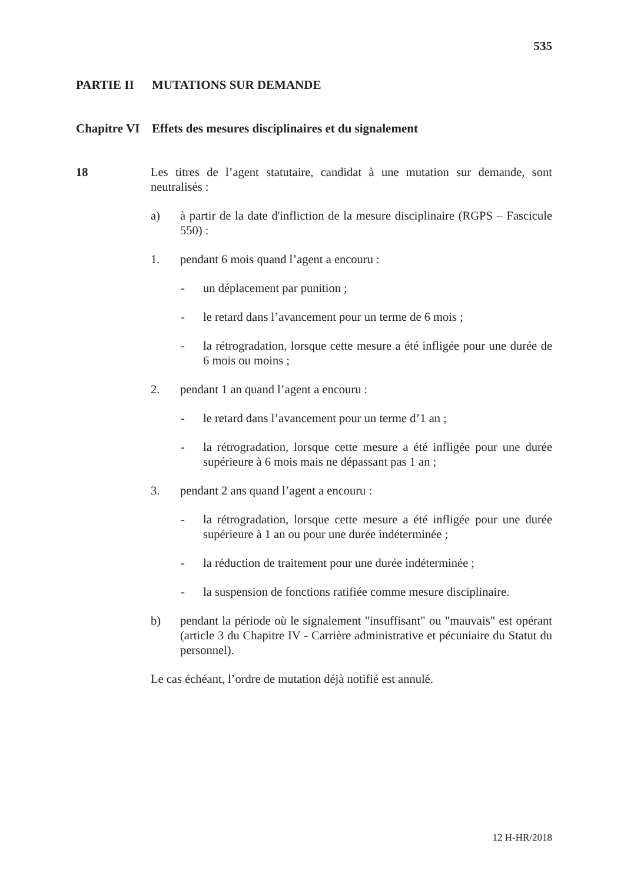535
PARTIE II MUTATIONS SUR DEMANDE
Chapitre VI Effets des mesures disciplinaires et du signalement
18 Les titres de l’agent statutaire, candidat à une mutation sur demande, sont neutralisés :
a) à partir de la date d'infliction de la mesure disciplinaire (RGPS – Fascicule 550) :
1. pendant 6 mois quand l’agent a encouru :
- un déplacement par punition ;
- le retard dans l’avancement pour un terme de 6 mois ;
- la rétrogradation, lorsque cette mesure a été infligée pour une durée de 6 mois ou moins ;
2. pendant 1 an quand l’agent a encouru :
- le retard dans l’avancement pour un terme d’1 an ;
- la rétrogradation, lorsque cette mesure a été infligée pour une durée supérieure à 6 mois mais ne dépassant pas 1 an ;
3. pendant 2 ans quand l’agent a encouru :
- la rétrogradation, lorsque cette mesure a été infligée pour une durée supérieure à 1 an ou pour une durée indéterminée ;
- la réduction de traitement pour une durée indéterminée ;
- la suspension de fonctions ratifiée comme mesure disciplinaire.
b) pendant la période où le signalement "insuffisant" ou "mauvais" est opérant (article 3 du Chapitre IV - Carrière administrative et pécuniaire du Statut du personnel).
Le cas échéant, l’ordre de mutation déjà notifié est annulé.
12 H-HR/2018